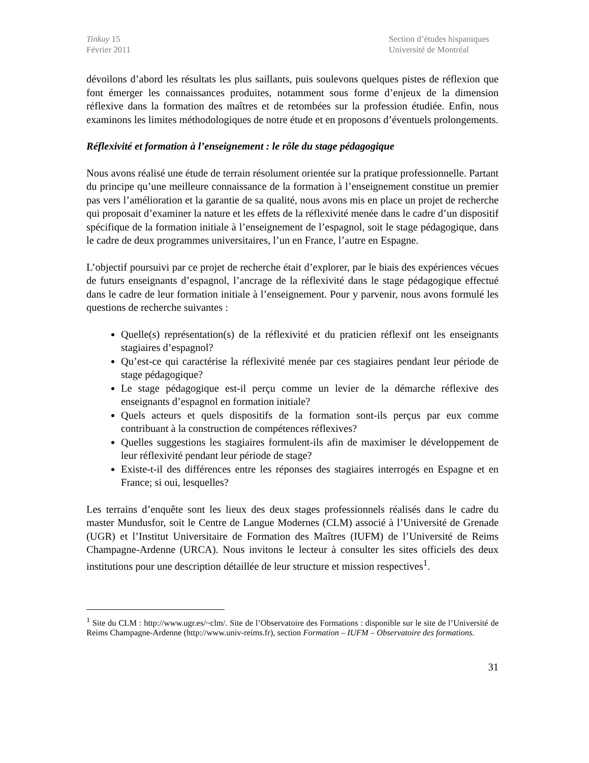Tinkuy 15
Février 2011
Section d’études hispaniques
Université de Montréal
dévoilons d’abord les résultats les plus saillants, puis soulevons quelques pistes de réflexion que font émerger les connaissances produites, notamment sous forme d’enjeux de la dimension réflexive dans la formation des maîtres et de retombées sur la profession étudiée. Enfin, nous examinons les limites méthodologiques de notre étude et en proposons d’éventuels prolongements.
Réflexivité et formation à l’enseignement : le rôle du stage pédagogique
Nous avons réalisé une étude de terrain résolument orientée sur la pratique professionnelle. Partant du principe qu’une meilleure connaissance de la formation à l’enseignement constitue un premier pas vers l’amélioration et la garantie de sa qualité, nous avons mis en place un projet de recherche qui proposait d’examiner la nature et les effets de la réflexivité menée dans le cadre d’un dispositif spécifique de la formation initiale à l’enseignement de l’espagnol, soit le stage pédagogique, dans le cadre de deux programmes universitaires, l’un en France, l’autre en Espagne.
L’objectif poursuivi par ce projet de recherche était d’explorer, par le biais des expériences vécues de futurs enseignants d’espagnol, l’ancrage de la réflexivité dans le stage pédagogique effectué dans le cadre de leur formation initiale à l’enseignement. Pour y parvenir, nous avons formulé les questions de recherche suivantes :
Quelle(s) représentation(s) de la réflexivité et du praticien réflexif ont les enseignants stagiaires d’espagnol?
Qu’est-ce qui caractérise la réflexivité menée par ces stagiaires pendant leur période de stage pédagogique?
Le stage pédagogique est-il perçu comme un levier de la démarche réflexive des enseignants d’espagnol en formation initiale?
Quels acteurs et quels dispositifs de la formation sont-ils perçus par eux comme contribuant à la construction de compétences réflexives?
Quelles suggestions les stagiaires formulent-ils afin de maximiser le développement de leur réflexivité pendant leur période de stage?
Existe-t-il des différences entre les réponses des stagiaires interrogés en Espagne et en France; si oui, lesquelles?
Les terrains d’enquête sont les lieux des deux stages professionnels réalisés dans le cadre du master Mundusfor, soit le Centre de Langue Modernes (CLM) associé à l’Université de Grenade (UGR) et l’Institut Universitaire de Formation des Maîtres (IUFM) de l’Université de Reims Champagne-Ardenne (URCA). Nous invitons le lecteur à consulter les sites officiels des deux institutions pour une description détaillée de leur structure et mission respectives<sup>1</sup>.
<sup>1</sup> Site du CLM : http://www.ugr.es/~clm/. Site de l’Observatoire des Formations : disponible sur le site de l’Université de Reims Champagne-Ardenne (http://www.univ-reims.fr), section Formation – IUFM – Observatoire des formations.
31